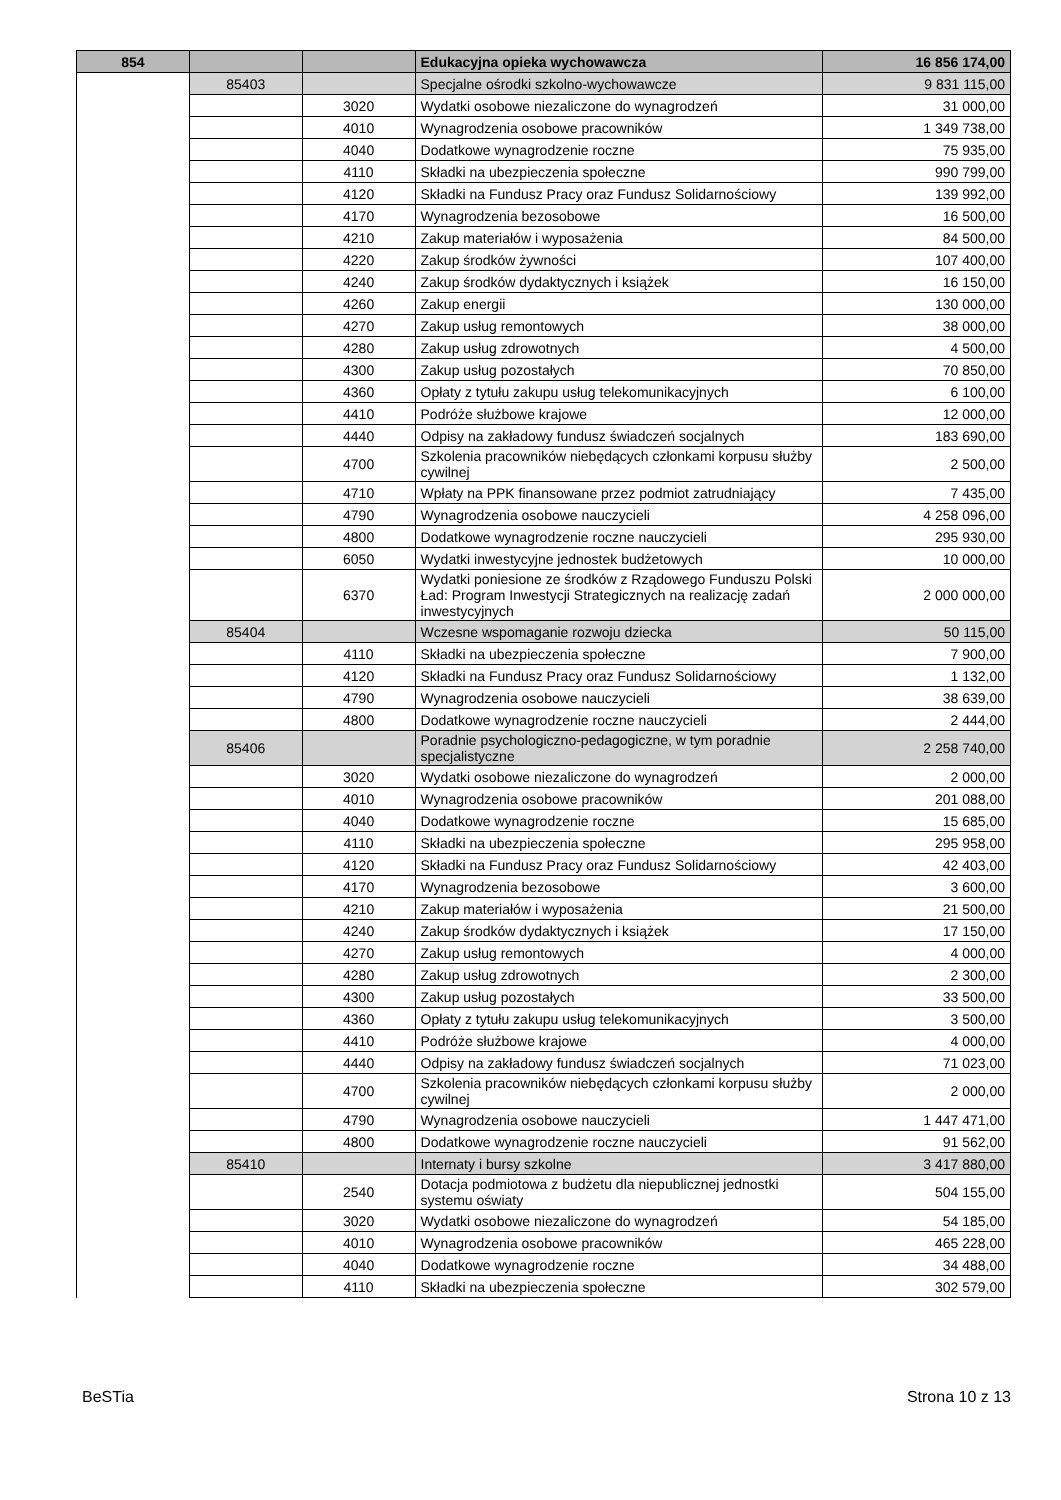| 854 | | | Edukacyjna opieka wychowawcza | 16 856 174,00 |
| | 85403 | | Specjalne ośrodki szkolno-wychowawcze | 9 831 115,00 |
| | | 3020 | Wydatki osobowe niezaliczone do wynagrodzeń | 31 000,00 |
| | | 4010 | Wynagrodzenia osobowe pracowników | 1 349 738,00 |
| | | 4040 | Dodatkowe wynagrodzenie roczne | 75 935,00 |
| | | 4110 | Składki na ubezpieczenia społeczne | 990 799,00 |
| | | 4120 | Składki na Fundusz Pracy oraz Fundusz Solidarnościowy | 139 992,00 |
| | | 4170 | Wynagrodzenia bezosobowe | 16 500,00 |
| | | 4210 | Zakup materiałów i wyposażenia | 84 500,00 |
| | | 4220 | Zakup środków żywności | 107 400,00 |
| | | 4240 | Zakup środków dydaktycznych i książek | 16 150,00 |
| | | 4260 | Zakup energii | 130 000,00 |
| | | 4270 | Zakup usług remontowych | 38 000,00 |
| | | 4280 | Zakup usług zdrowotnych | 4 500,00 |
| | | 4300 | Zakup usług pozostałych | 70 850,00 |
| | | 4360 | Opłaty z tytułu zakupu usług telekomunikacyjnych | 6 100,00 |
| | | 4410 | Podróże służbowe krajowe | 12 000,00 |
| | | 4440 | Odpisy na zakładowy fundusz świadczeń socjalnych | 183 690,00 |
| | | 4700 | Szkolenia pracowników niebędących członkami korpusu służby cywilnej | 2 500,00 |
| | | 4710 | Wpłaty na PPK finansowane przez podmiot zatrudniający | 7 435,00 |
| | | 4790 | Wynagrodzenia osobowe nauczycieli | 4 258 096,00 |
| | | 4800 | Dodatkowe wynagrodzenie roczne nauczycieli | 295 930,00 |
| | | 6050 | Wydatki inwestycyjne jednostek budżetowych | 10 000,00 |
| | | 6370 | Wydatki poniesione ze środków z Rządowego Funduszu Polski Ład: Program Inwestycji Strategicznych na realizację zadań inwestycyjnych | 2 000 000,00 |
| | 85404 | | Wczesne wspomaganie rozwoju dziecka | 50 115,00 |
| | | 4110 | Składki na ubezpieczenia społeczne | 7 900,00 |
| | | 4120 | Składki na Fundusz Pracy oraz Fundusz Solidarnościowy | 1 132,00 |
| | | 4790 | Wynagrodzenia osobowe nauczycieli | 38 639,00 |
| | | 4800 | Dodatkowe wynagrodzenie roczne nauczycieli | 2 444,00 |
| | 85406 | | Poradnie psychologiczno-pedagogiczne, w tym poradnie specjalistyczne | 2 258 740,00 |
| | | 3020 | Wydatki osobowe niezaliczone do wynagrodzeń | 2 000,00 |
| | | 4010 | Wynagrodzenia osobowe pracowników | 201 088,00 |
| | | 4040 | Dodatkowe wynagrodzenie roczne | 15 685,00 |
| | | 4110 | Składki na ubezpieczenia społeczne | 295 958,00 |
| | | 4120 | Składki na Fundusz Pracy oraz Fundusz Solidarnościowy | 42 403,00 |
| | | 4170 | Wynagrodzenia bezosobowe | 3 600,00 |
| | | 4210 | Zakup materiałów i wyposażenia | 21 500,00 |
| | | 4240 | Zakup środków dydaktycznych i książek | 17 150,00 |
| | | 4270 | Zakup usług remontowych | 4 000,00 |
| | | 4280 | Zakup usług zdrowotnych | 2 300,00 |
| | | 4300 | Zakup usług pozostałych | 33 500,00 |
| | | 4360 | Opłaty z tytułu zakupu usług telekomunikacyjnych | 3 500,00 |
| | | 4410 | Podróże służbowe krajowe | 4 000,00 |
| | | 4440 | Odpisy na zakładowy fundusz świadczeń socjalnych | 71 023,00 |
| | | 4700 | Szkolenia pracowników niebędących członkami korpusu służby cywilnej | 2 000,00 |
| | | 4790 | Wynagrodzenia osobowe nauczycieli | 1 447 471,00 |
| | | 4800 | Dodatkowe wynagrodzenie roczne nauczycieli | 91 562,00 |
| | 85410 | | Internaty i bursy szkolne | 3 417 880,00 |
| | | 2540 | Dotacja podmiotowa z budżetu dla niepublicznej jednostki systemu oświaty | 504 155,00 |
| | | 3020 | Wydatki osobowe niezaliczone do wynagrodzeń | 54 185,00 |
| | | 4010 | Wynagrodzenia osobowe pracowników | 465 228,00 |
| | | 4040 | Dodatkowe wynagrodzenie roczne | 34 488,00 |
| | | 4110 | Składki na ubezpieczenia społeczne | 302 579,00 |
BeSTia Strona 10 z 13